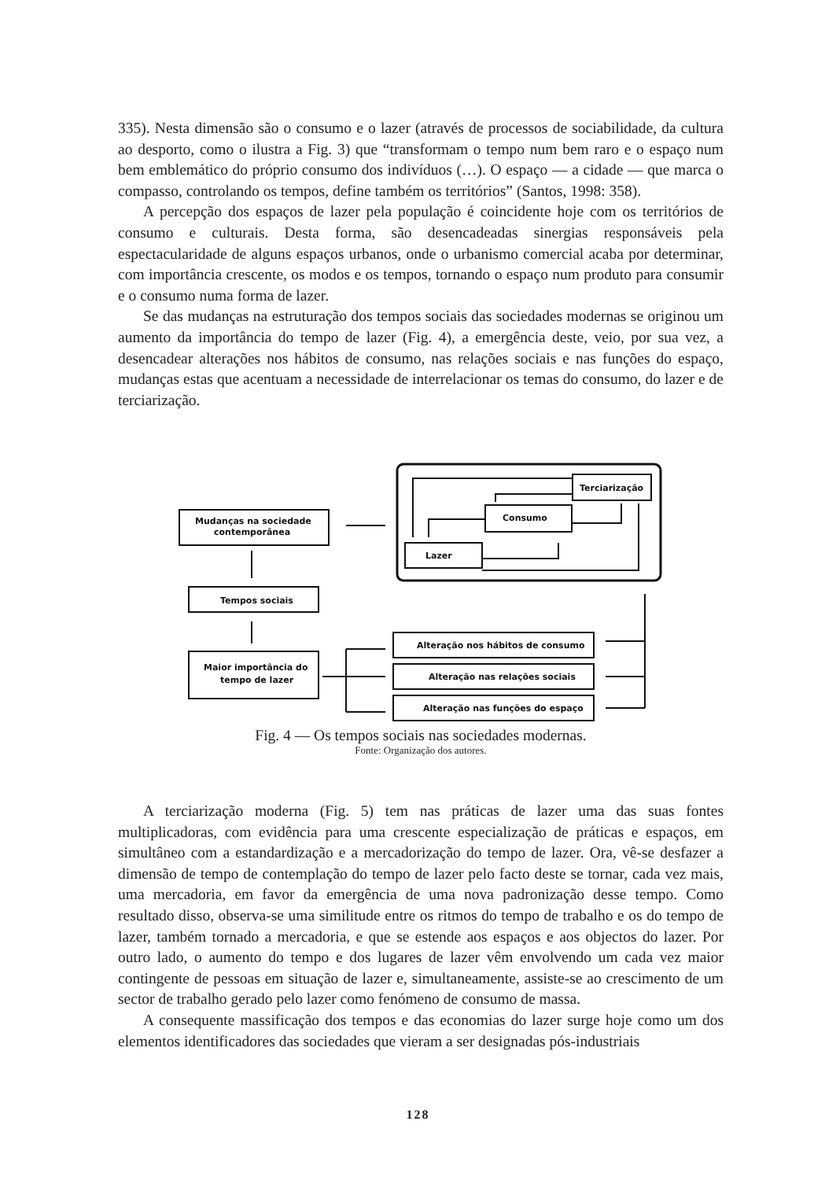335). Nesta dimensão são o consumo e o lazer (através de processos de sociabilidade, da cultura ao desporto, como o ilustra a Fig. 3) que “transformam o tempo num bem raro e o espaço num bem emblemático do próprio consumo dos indivíduos (…). O espaço — a cidade — que marca o compasso, controlando os tempos, define também os territórios” (Santos, 1998: 358).
A percepção dos espaços de lazer pela população é coincidente hoje com os territórios de consumo e culturais. Desta forma, são desencadeadas sinergias responsáveis pela espectacularidade de alguns espaços urbanos, onde o urbanismo comercial acaba por determinar, com importância crescente, os modos e os tempos, tornando o espaço num produto para consumir e o consumo numa forma de lazer.
Se das mudanças na estruturação dos tempos sociais das sociedades modernas se originou um aumento da importância do tempo de lazer (Fig. 4), a emergência deste, veio, por sua vez, a desencadear alterações nos hábitos de consumo, nas relações sociais e nas funções do espaço, mudanças estas que acentuam a necessidade de interrelacionar os temas do consumo, do lazer e de terciarização.
Terciarização
Consumo
Lazer
Mudanças na sociedade
contemporânea
Tempos sociais
Maior importância do
tempo de lazer
Alteração nos hábitos de consumo
Alteração nas relações sociais
Alteração nas funções do espaço
Fig. 4 — Os tempos sociais nas sociedades modernas.
Fonte: Organização dos autores.
A terciarização moderna (Fig. 5) tem nas práticas de lazer uma das suas fontes multiplicadoras, com evidência para uma crescente especialização de práticas e espaços, em simultâneo com a estandardização e a mercadorização do tempo de lazer. Ora, vê-se desfazer a dimensão de tempo de contemplação do tempo de lazer pelo facto deste se tornar, cada vez mais, uma mercadoria, em favor da emergência de uma nova padronização desse tempo. Como resultado disso, observa-se uma similitude entre os ritmos do tempo de trabalho e os do tempo de lazer, também tornado a mercadoria, e que se estende aos espaços e aos objectos do lazer. Por outro lado, o aumento do tempo e dos lugares de lazer vêm envolvendo um cada vez maior contingente de pessoas em situação de lazer e, simultaneamente, assiste-se ao crescimento de um sector de trabalho gerado pelo lazer como fenómeno de consumo de massa.
A consequente massificação dos tempos e das economias do lazer surge hoje como um dos elementos identificadores das sociedades que vieram a ser designadas pós-industriais
128